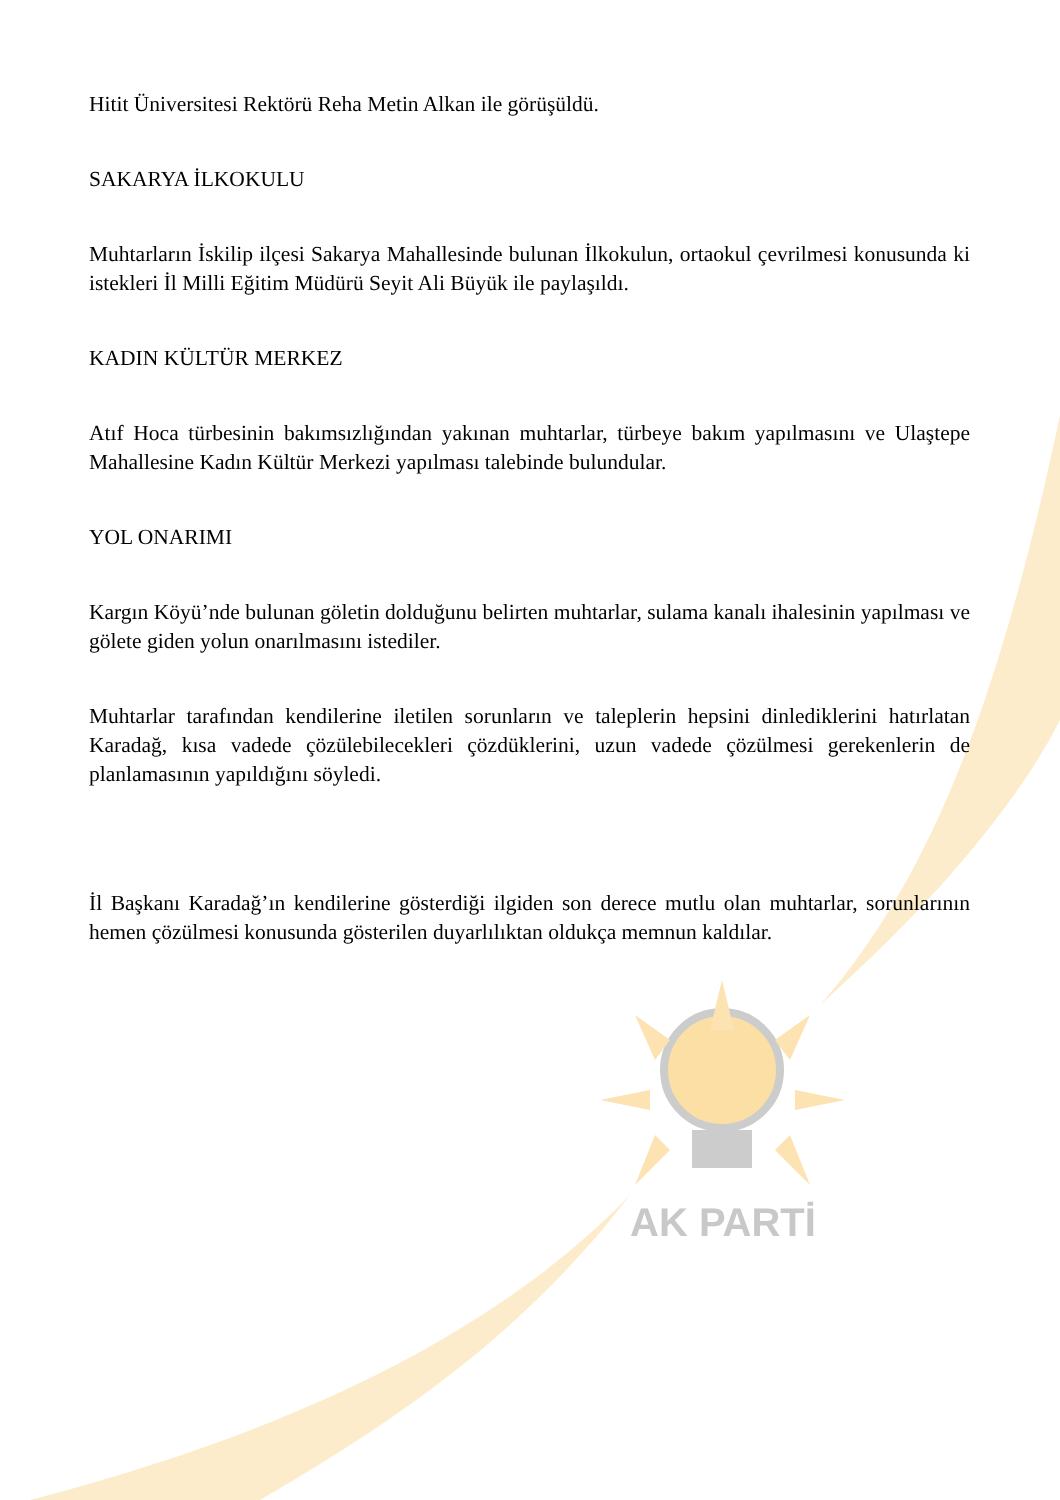Hitit Üniversitesi Rektörü Reha Metin Alkan ile görüşüldü.
SAKARYA İLKOKULU
Muhtarların İskilip ilçesi Sakarya Mahallesinde bulunan İlkokulun, ortaokul çevrilmesi konusunda ki istekleri İl Milli Eğitim Müdürü Seyit Ali Büyük ile paylaşıldı.
KADIN KÜLTÜR MERKEZ
Atıf Hoca türbesinin bakımsızlığından yakınan muhtarlar, türbeye bakım yapılmasını ve Ulaştepe Mahallesine Kadın Kültür Merkezi yapılması talebinde bulundular.
YOL ONARIMI
Kargın Köyü’nde bulunan göletin dolduğunu belirten muhtarlar, sulama kanalı ihalesinin yapılması ve gölete giden yolun onarılmasını istediler.
Muhtarlar tarafından kendilerine iletilen sorunların ve taleplerin hepsini dinlediklerini hatırlatan Karadağ, kısa vadede çözülebilecekleri çözdüklerini, uzun vadede çözülmesi gerekenlerin de planlamasının yapıldığını söyledi.
İl Başkanı Karadağ’ın kendilerine gösterdiği ilgiden son derece mutlu olan muhtarlar, sorunlarının hemen çözülmesi konusunda gösterilen duyarlılıktan oldukça memnun kaldılar.
AK PARTİ